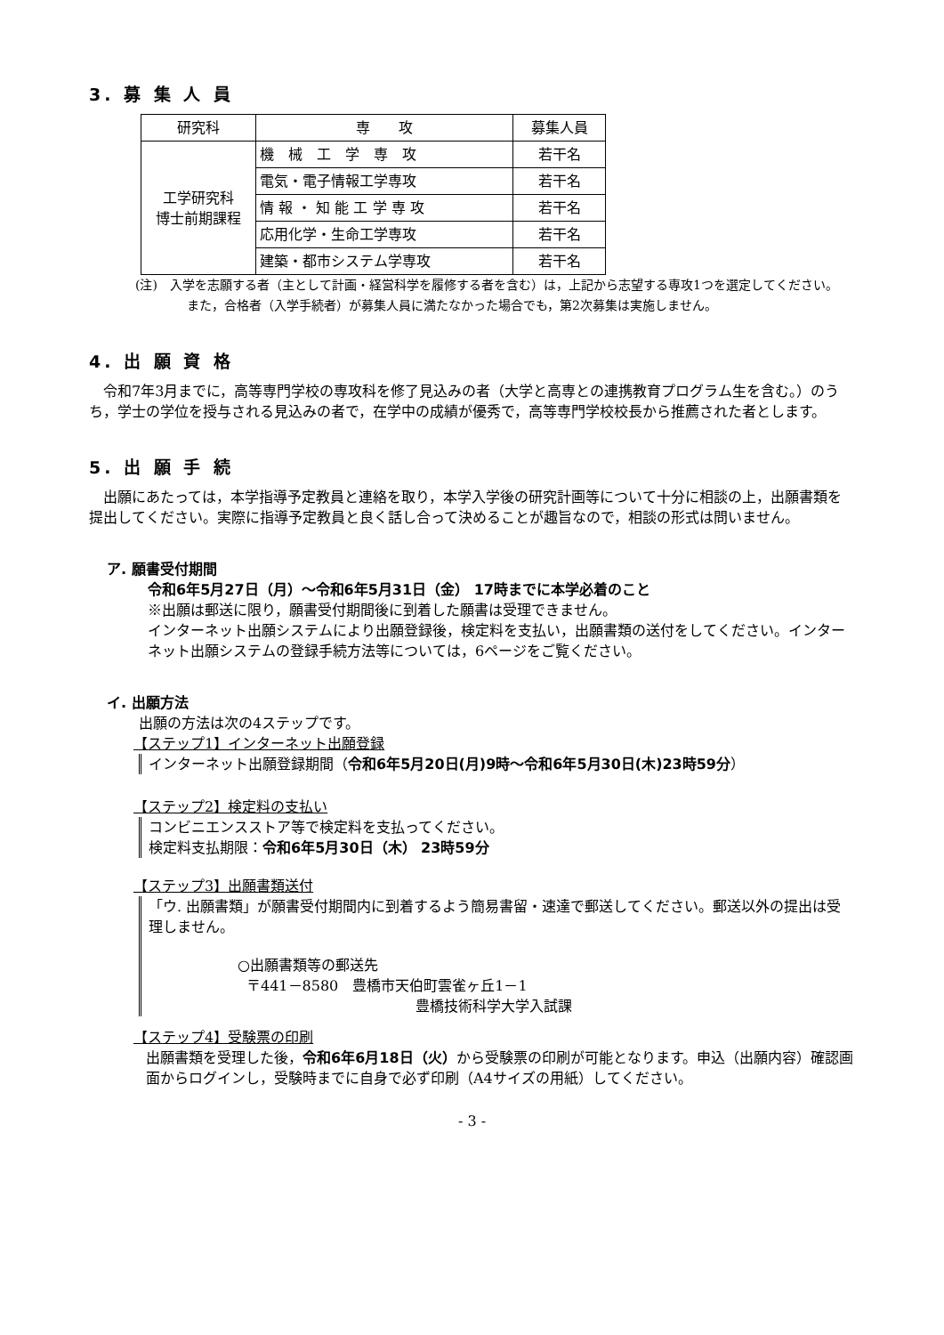3. 募 集 人 員
| 研究科 | 専 攻 | 募集人員 |
| --- | --- | --- |
| 工学研究科 博士前期課程 | 機 械 工 学 専 攻 | 若干名 |
| | 電気・電子情報工学専攻 | 若干名 |
| | 情 報 ・ 知 能 工 学 専 攻 | 若干名 |
| | 応用化学・生命工学専攻 | 若干名 |
| | 建築・都市システム学専攻 | 若干名 |
(注)　入学を志願する者（主として計画・経営科学を履修する者を含む）は，上記から志望する専攻1つを選定してください。
また，合格者（入学手続者）が募集人員に満たなかった場合でも，第2次募集は実施しません。
4. 出 願 資 格
　令和7年3月までに，高等専門学校の専攻科を修了見込みの者（大学と高専との連携教育プログラム生を含む。）のうち，学士の学位を授与される見込みの者で，在学中の成績が優秀で，高等専門学校校長から推薦された者とします。
5. 出 願 手 続
　出願にあたっては，本学指導予定教員と連絡を取り，本学入学後の研究計画等について十分に相談の上，出願書類を提出してください。実際に指導予定教員と良く話し合って決めることが趣旨なので，相談の形式は問いません。
ア. 願書受付期間
令和6年5月27日（月）～令和6年5月31日（金） 17時までに本学必着のこと
※出願は郵送に限り，願書受付期間後に到着した願書は受理できません。
インターネット出願システムにより出願登録後，検定料を支払い，出願書類の送付をしてください。インターネット出願システムの登録手続方法等については，6ページをご覧ください。
イ. 出願方法
出願の方法は次の4ステップです。
【ステップ1】インターネット出願登録
インターネット出願登録期間（令和6年5月20日(月)9時～令和6年5月30日(木)23時59分）
【ステップ2】検定料の支払い
コンビニエンスストア等で検定料を支払ってください。
検定料支払期限：令和6年5月30日（木） 23時59分
【ステップ3】出願書類送付
「ウ. 出願書類」が願書受付期間内に到着するよう簡易書留・速達で郵送してください。郵送以外の提出は受理しません。
○出願書類等の郵送先
〒441－8580　豊橋市天伯町雲雀ヶ丘1－1
豊橋技術科学大学入試課
【ステップ4】受験票の印刷
出願書類を受理した後，令和6年6月18日（火）から受験票の印刷が可能となります。申込（出願内容）確認画面からログインし，受験時までに自身で必ず印刷（A4サイズの用紙）してください。
- 3 -